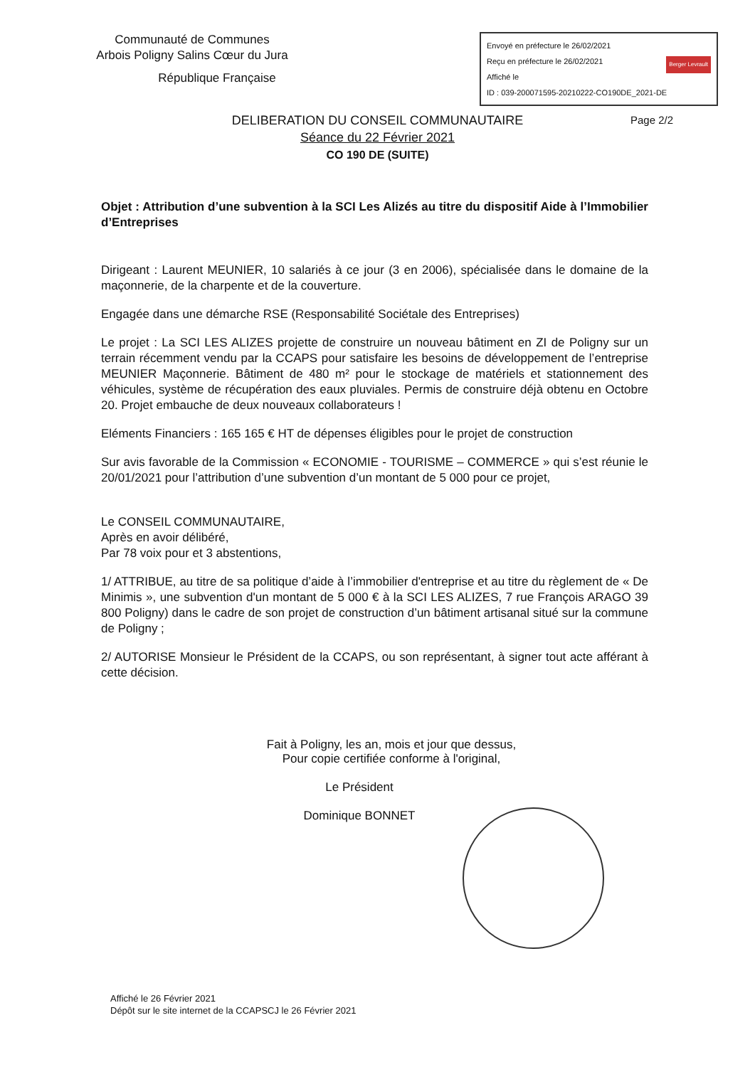Communauté de Communes
Arbois Poligny Salins Cœur du Jura
République Française
Envoyé en préfecture le 26/02/2021
Reçu en préfecture le 26/02/2021 Berger Levrault
Affiché le
ID : 039-200071595-20210222-CO190DE_2021-DE
Page 2/2 DELIBERATION DU CONSEIL COMMUNAUTAIRE
Séance du 22 Février 2021
CO 190 DE (SUITE)
Objet : Attribution d’une subvention à la SCI Les Alizés au titre du dispositif Aide à l’Immobilier d’Entreprises
Dirigeant : Laurent MEUNIER, 10 salariés à ce jour (3 en 2006), spécialisée dans le domaine de la maçonnerie, de la charpente et de la couverture.
Engagée dans une démarche RSE (Responsabilité Sociétale des Entreprises)
Le projet : La SCI LES ALIZES projette de construire un nouveau bâtiment en ZI de Poligny sur un terrain récemment vendu par la CCAPS pour satisfaire les besoins de développement de l’entreprise MEUNIER Maçonnerie. Bâtiment de 480 m² pour le stockage de matériels et stationnement des véhicules, système de récupération des eaux pluviales. Permis de construire déjà obtenu en Octobre 20. Projet embauche de deux nouveaux collaborateurs !
Eléments Financiers : 165 165 € HT de dépenses éligibles pour le projet de construction
Sur avis favorable de la Commission « ECONOMIE - TOURISME – COMMERCE » qui s’est réunie le 20/01/2021 pour l’attribution d’une subvention d’un montant de 5 000 pour ce projet,
Le CONSEIL COMMUNAUTAIRE,
Après en avoir délibéré,
Par 78 voix pour et 3 abstentions,
1/ ATTRIBUE, au titre de sa politique d’aide à l’immobilier d'entreprise et au titre du règlement de « De Minimis », une subvention d'un montant de 5 000 € à la SCI LES ALIZES, 7 rue François ARAGO 39 800 Poligny) dans le cadre de son projet de construction d’un bâtiment artisanal situé sur la commune de Poligny ;
2/ AUTORISE Monsieur le Président de la CCAPS, ou son représentant, à signer tout acte afférant à cette décision.
Fait à Poligny, les an, mois et jour que dessus,
Pour copie certifiée conforme à l'original,
Le Président
Dominique BONNET
Affiché le 26 Février 2021
Dépôt sur le site internet de la CCAPSCJ le 26 Février 2021